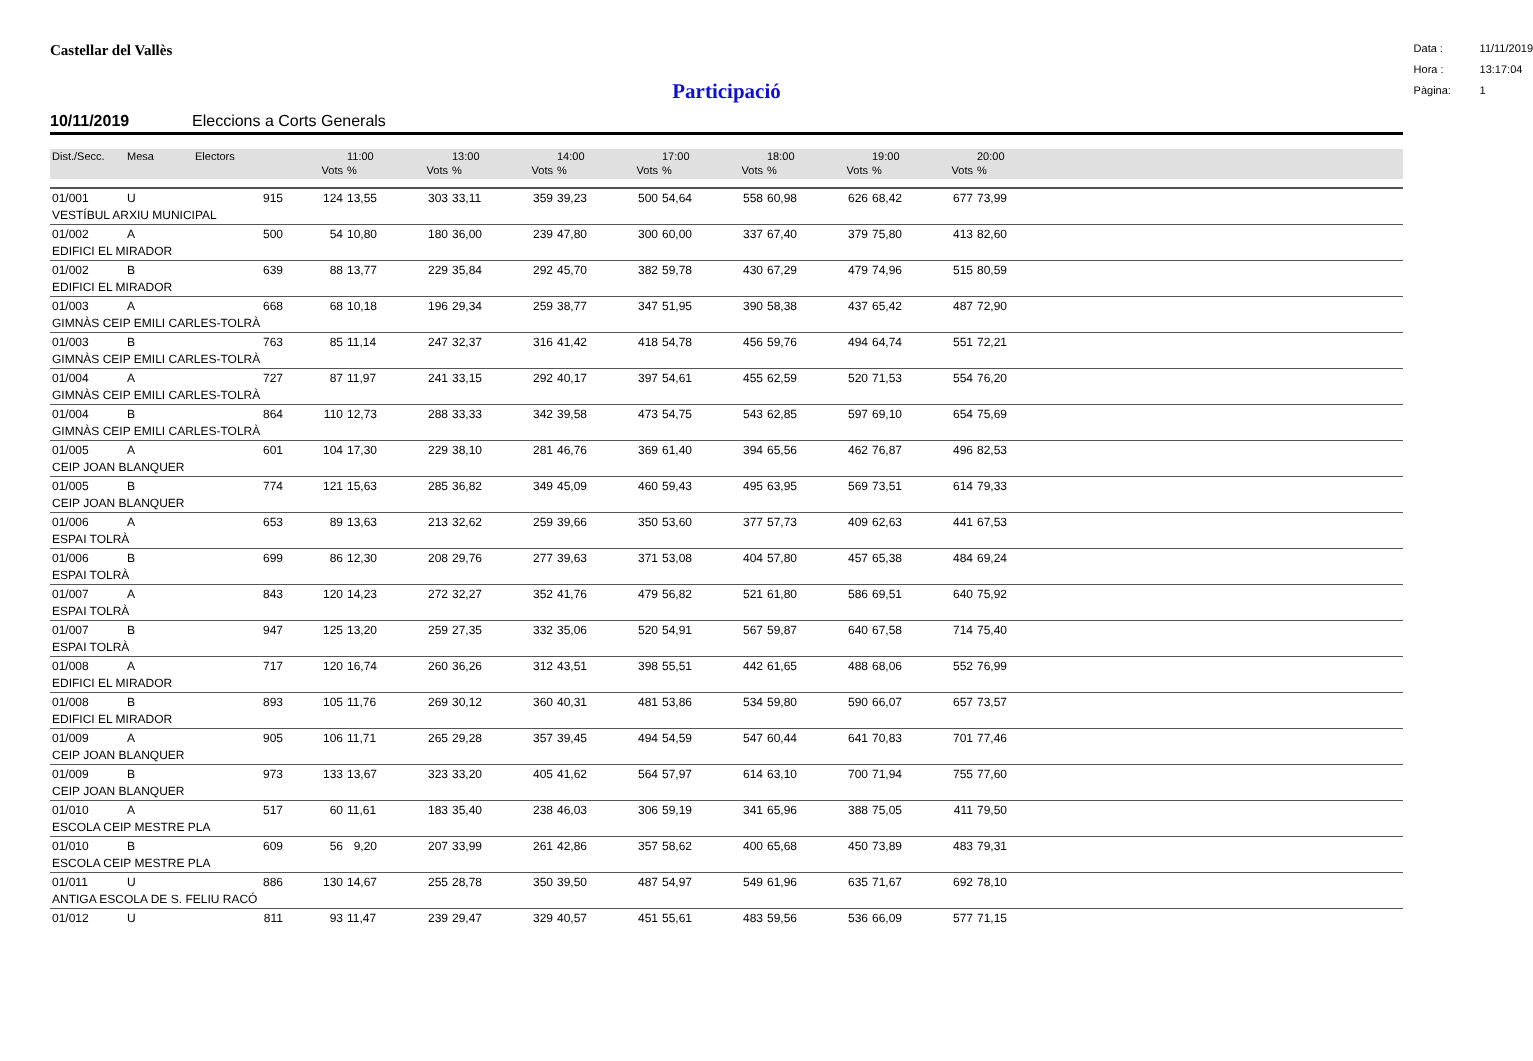Castellar del Vallès
Data : 11/11/2019
Hora : 13:17:04
Pàgina: 1
Participació
10/11/2019 Eleccions a Corts Generals
| Dist./Secc. | Mesa | Electors | | 11:00 | | 13:00 | | 14:00 | | 17:00 | | 18:00 | | 19:00 | | 20:00 | |
| --- | --- | --- | --- | --- | --- | --- | --- | --- | --- | --- | --- | --- | --- | --- | --- | --- | --- |
| | | | Vots | % | Vots | % | Vots | % | Vots | % | Vots | % | Vots | % | Vots | % | |
| 01/001 | U | 915 | 124 | 13,55 | 303 | 33,11 | 359 | 39,23 | 500 | 54,64 | 558 | 60,98 | 626 | 68,42 | 677 | 73,99 | |
| VESTÍBUL ARXIU MUNICIPAL | | | | | | | | | | | | | | | | | |
| 01/002 | A | 500 | 54 | 10,80 | 180 | 36,00 | 239 | 47,80 | 300 | 60,00 | 337 | 67,40 | 379 | 75,80 | 413 | 82,60 | |
| EDIFICI EL MIRADOR | | | | | | | | | | | | | | | | | |
| 01/002 | B | 639 | 88 | 13,77 | 229 | 35,84 | 292 | 45,70 | 382 | 59,78 | 430 | 67,29 | 479 | 74,96 | 515 | 80,59 | |
| EDIFICI EL MIRADOR | | | | | | | | | | | | | | | | | |
| 01/003 | A | 668 | 68 | 10,18 | 196 | 29,34 | 259 | 38,77 | 347 | 51,95 | 390 | 58,38 | 437 | 65,42 | 487 | 72,90 | |
| GIMNÀS CEIP EMILI CARLES-TOLRÀ | | | | | | | | | | | | | | | | | |
| 01/003 | B | 763 | 85 | 11,14 | 247 | 32,37 | 316 | 41,42 | 418 | 54,78 | 456 | 59,76 | 494 | 64,74 | 551 | 72,21 | |
| GIMNÀS CEIP EMILI CARLES-TOLRÀ | | | | | | | | | | | | | | | | | |
| 01/004 | A | 727 | 87 | 11,97 | 241 | 33,15 | 292 | 40,17 | 397 | 54,61 | 455 | 62,59 | 520 | 71,53 | 554 | 76,20 | |
| GIMNÀS CEIP EMILI CARLES-TOLRÀ | | | | | | | | | | | | | | | | | |
| 01/004 | B | 864 | 110 | 12,73 | 288 | 33,33 | 342 | 39,58 | 473 | 54,75 | 543 | 62,85 | 597 | 69,10 | 654 | 75,69 | |
| GIMNÀS CEIP EMILI CARLES-TOLRÀ | | | | | | | | | | | | | | | | | |
| 01/005 | A | 601 | 104 | 17,30 | 229 | 38,10 | 281 | 46,76 | 369 | 61,40 | 394 | 65,56 | 462 | 76,87 | 496 | 82,53 | |
| CEIP JOAN BLANQUER | | | | | | | | | | | | | | | | | |
| 01/005 | B | 774 | 121 | 15,63 | 285 | 36,82 | 349 | 45,09 | 460 | 59,43 | 495 | 63,95 | 569 | 73,51 | 614 | 79,33 | |
| CEIP JOAN BLANQUER | | | | | | | | | | | | | | | | | |
| 01/006 | A | 653 | 89 | 13,63 | 213 | 32,62 | 259 | 39,66 | 350 | 53,60 | 377 | 57,73 | 409 | 62,63 | 441 | 67,53 | |
| ESPAI TOLRÀ | | | | | | | | | | | | | | | | | |
| 01/006 | B | 699 | 86 | 12,30 | 208 | 29,76 | 277 | 39,63 | 371 | 53,08 | 404 | 57,80 | 457 | 65,38 | 484 | 69,24 | |
| ESPAI TOLRÀ | | | | | | | | | | | | | | | | | |
| 01/007 | A | 843 | 120 | 14,23 | 272 | 32,27 | 352 | 41,76 | 479 | 56,82 | 521 | 61,80 | 586 | 69,51 | 640 | 75,92 | |
| ESPAI TOLRÀ | | | | | | | | | | | | | | | | | |
| 01/007 | B | 947 | 125 | 13,20 | 259 | 27,35 | 332 | 35,06 | 520 | 54,91 | 567 | 59,87 | 640 | 67,58 | 714 | 75,40 | |
| ESPAI TOLRÀ | | | | | | | | | | | | | | | | | |
| 01/008 | A | 717 | 120 | 16,74 | 260 | 36,26 | 312 | 43,51 | 398 | 55,51 | 442 | 61,65 | 488 | 68,06 | 552 | 76,99 | |
| EDIFICI EL MIRADOR | | | | | | | | | | | | | | | | | |
| 01/008 | B | 893 | 105 | 11,76 | 269 | 30,12 | 360 | 40,31 | 481 | 53,86 | 534 | 59,80 | 590 | 66,07 | 657 | 73,57 | |
| EDIFICI EL MIRADOR | | | | | | | | | | | | | | | | | |
| 01/009 | A | 905 | 106 | 11,71 | 265 | 29,28 | 357 | 39,45 | 494 | 54,59 | 547 | 60,44 | 641 | 70,83 | 701 | 77,46 | |
| CEIP JOAN BLANQUER | | | | | | | | | | | | | | | | | |
| 01/009 | B | 973 | 133 | 13,67 | 323 | 33,20 | 405 | 41,62 | 564 | 57,97 | 614 | 63,10 | 700 | 71,94 | 755 | 77,60 | |
| CEIP JOAN BLANQUER | | | | | | | | | | | | | | | | | |
| 01/010 | A | 517 | 60 | 11,61 | 183 | 35,40 | 238 | 46,03 | 306 | 59,19 | 341 | 65,96 | 388 | 75,05 | 411 | 79,50 | |
| ESCOLA CEIP MESTRE PLA | | | | | | | | | | | | | | | | | |
| 01/010 | B | 609 | 56 | 9,20 | 207 | 33,99 | 261 | 42,86 | 357 | 58,62 | 400 | 65,68 | 450 | 73,89 | 483 | 79,31 | |
| ESCOLA CEIP MESTRE PLA | | | | | | | | | | | | | | | | | |
| 01/011 | U | 886 | 130 | 14,67 | 255 | 28,78 | 350 | 39,50 | 487 | 54,97 | 549 | 61,96 | 635 | 71,67 | 692 | 78,10 | |
| ANTIGA ESCOLA DE S. FELIU RACÓ | | | | | | | | | | | | | | | | | |
| 01/012 | U | 811 | 93 | 11,47 | 239 | 29,47 | 329 | 40,57 | 451 | 55,61 | 483 | 59,56 | 536 | 66,09 | 577 | 71,15 | |